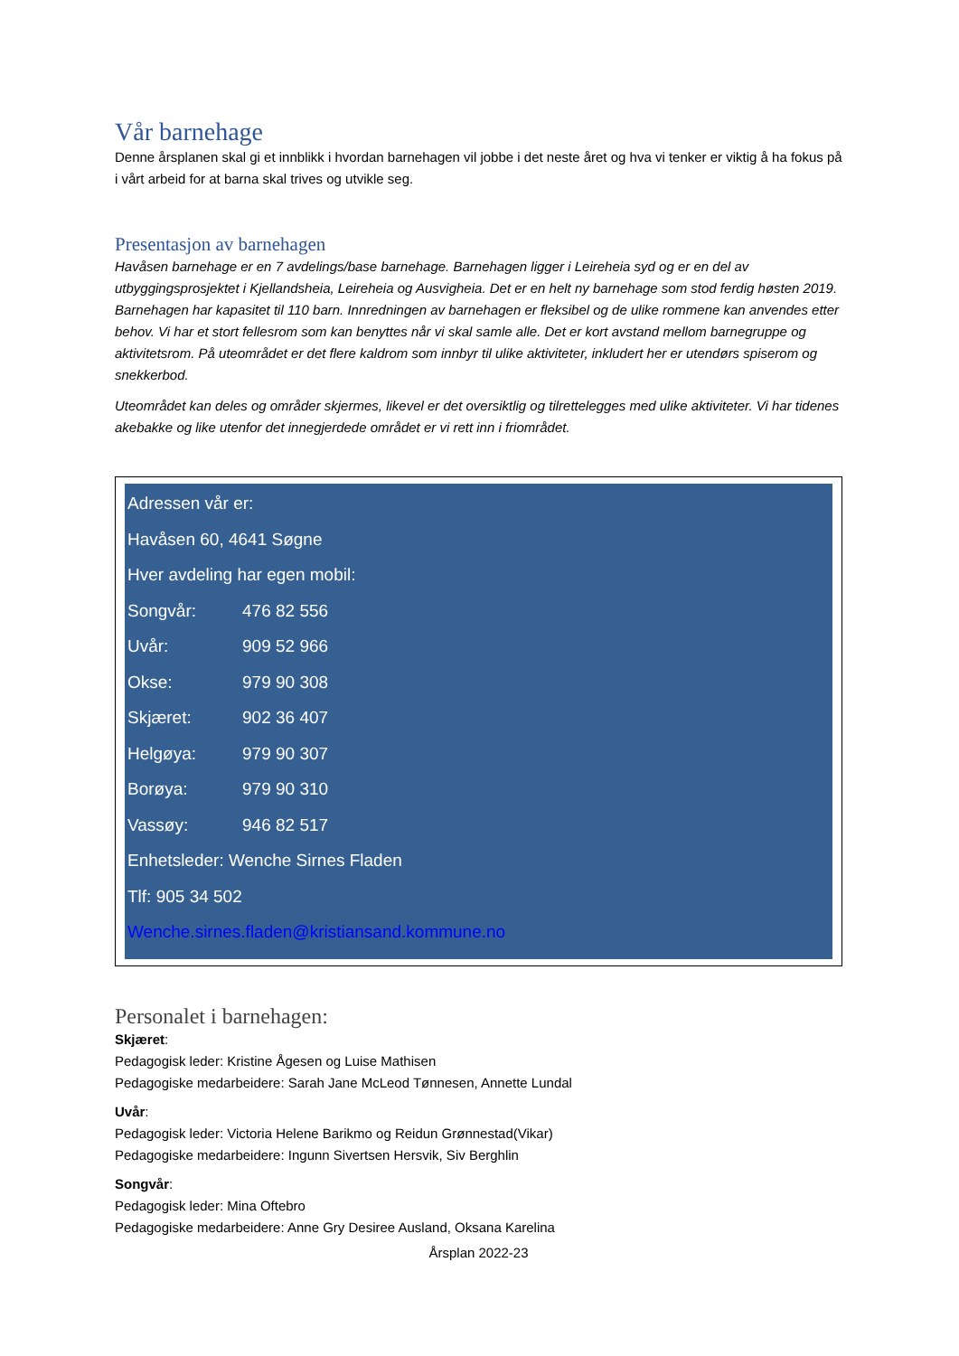Vår barnehage
Denne årsplanen skal gi et innblikk i hvordan barnehagen vil jobbe i det neste året og hva vi tenker er viktig å ha fokus på i vårt arbeid for at barna skal trives og utvikle seg.
Presentasjon av barnehagen
Havåsen barnehage er en 7 avdelings/base barnehage. Barnehagen ligger i Leireheia syd og er en del av utbyggingsprosjektet i Kjellandsheia, Leireheia og Ausvigheia. Det er en helt ny barnehage som stod ferdig høsten 2019. Barnehagen har kapasitet til 110 barn. Innredningen av barnehagen er fleksibel og de ulike rommene kan anvendes etter behov. Vi har et stort fellesrom som kan benyttes når vi skal samle alle. Det er kort avstand mellom barnegruppe og aktivitetsrom. På uteområdet er det flere kaldrom som innbyr til ulike aktiviteter, inkludert her er utendørs spiserom og snekkerbod.
Uteområdet kan deles og områder skjermes, likevel er det oversiktlig og tilrettelegges med ulike aktiviteter. Vi har tidenes akebakke og like utenfor det innegjerdede området er vi rett inn i friområdet.
Adressen vår er:
Havåsen 60, 4641 Søgne
Hver avdeling har egen mobil:
Songvår: 476 82 556
Uvår: 909 52 966
Okse: 979 90 308
Skjæret: 902 36 407
Helgøya: 979 90 307
Borøya: 979 90 310
Vassøy: 946 82 517
Enhetsleder: Wenche Sirnes Fladen
Tlf: 905 34 502
Wenche.sirnes.fladen@kristiansand.kommune.no
Personalet i barnehagen:
Skjæret:
Pedagogisk leder: Kristine Ågesen og Luise Mathisen
Pedagogiske medarbeidere: Sarah Jane McLeod Tønnesen, Annette Lundal
Uvår:
Pedagogisk leder: Victoria Helene Barikmo og Reidun Grønnestad(Vikar)
Pedagogiske medarbeidere: Ingunn Sivertsen Hersvik, Siv Berghlin
Songvår:
Pedagogisk leder: Mina Oftebro
Pedagogiske medarbeidere: Anne Gry Desiree Ausland, Oksana Karelina
Årsplan 2022-23